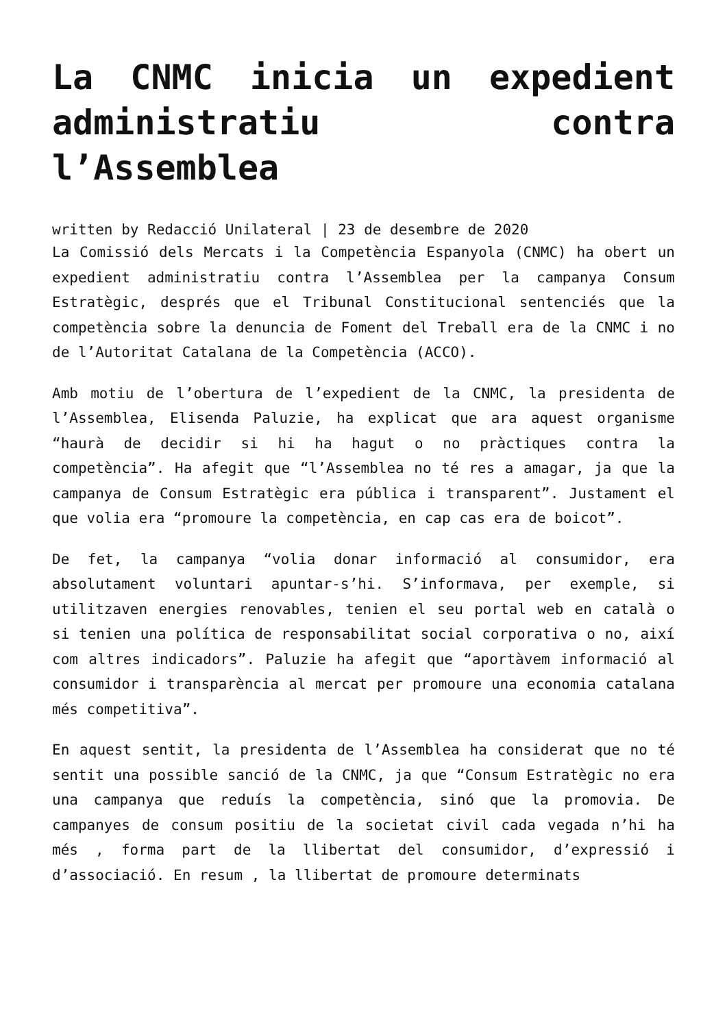La CNMC inicia un expedient administratiu contra l’Assemblea
written by Redacció Unilateral | 23 de desembre de 2020
La Comissió dels Mercats i la Competència Espanyola (CNMC) ha obert un expedient administratiu contra l’Assemblea per la campanya Consum Estratègic, després que el Tribunal Constitucional sentenciés que la competència sobre la denuncia de Foment del Treball era de la CNMC i no de l’Autoritat Catalana de la Competència (ACCO).
Amb motiu de l’obertura de l’expedient de la CNMC, la presidenta de l’Assemblea, Elisenda Paluzie, ha explicat que ara aquest organisme “haurà de decidir si hi ha hagut o no pràctiques contra la competència”. Ha afegit que “l’Assemblea no té res a amagar, ja que la campanya de Consum Estratègic era pública i transparent”. Justament el que volia era “promoure la competència, en cap cas era de boicot”.
De fet, la campanya “volia donar informació al consumidor, era absolutament voluntari apuntar-s’hi. S’informava, per exemple, si utilitzaven energies renovables, tenien el seu portal web en català o si tenien una política de responsabilitat social corporativa o no, així com altres indicadors”. Paluzie ha afegit que “aportàvem informació al consumidor i transparència al mercat per promoure una economia catalana més competitiva”.
En aquest sentit, la presidenta de l’Assemblea ha considerat que no té sentit una possible sanció de la CNMC, ja que “Consum Estratègic no era una campanya que reduís la competència, sinó que la promovia. De campanyes de consum positiu de la societat civil cada vegada n’hi ha més , forma part de la llibertat del consumidor, d’expressió i d’associació. En resum , la llibertat de promoure determinats